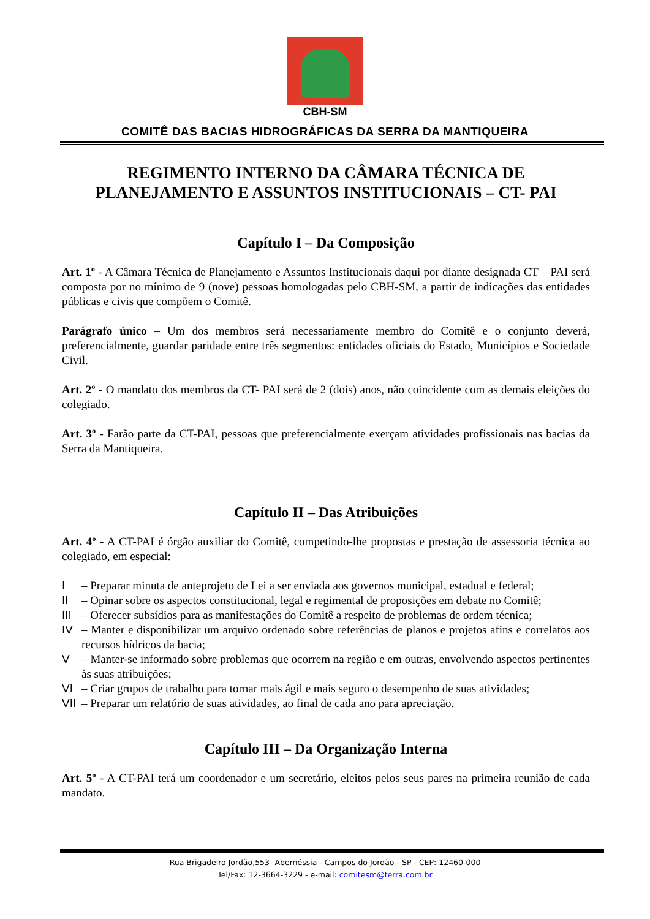CBH-SM
COMITÊ DAS BACIAS HIDROGRÁFICAS DA SERRA DA MANTIQUEIRA
REGIMENTO INTERNO DA CÂMARA TÉCNICA DE PLANEJAMENTO E ASSUNTOS INSTITUCIONAIS – CT- PAI
Capítulo I – Da Composição
Art. 1º - A Câmara Técnica de Planejamento e Assuntos Institucionais daqui por diante designada CT – PAI será composta por no mínimo de 9 (nove) pessoas homologadas pelo CBH-SM, a partir de indicações das entidades públicas e civis que compõem o Comitê.
Parágrafo único – Um dos membros será necessariamente membro do Comitê e o conjunto deverá, preferencialmente, guardar paridade entre três segmentos: entidades oficiais do Estado, Municípios e Sociedade Civil.
Art. 2º - O mandato dos membros da CT- PAI será de 2 (dois) anos, não coincidente com as demais eleições do colegiado.
Art. 3º - Farão parte da CT-PAI, pessoas que preferencialmente exerçam atividades profissionais nas bacias da Serra da Mantiqueira.
Capítulo II – Das Atribuições
Art. 4º - A CT-PAI é órgão auxiliar do Comitê, competindo-lhe propostas e prestação de assessoria técnica ao colegiado, em especial:
I – Preparar minuta de anteprojeto de Lei a ser enviada aos governos municipal, estadual e federal;
II – Opinar sobre os aspectos constitucional, legal e regimental de proposições em debate no Comitê;
III – Oferecer subsídios para as manifestações do Comitê a respeito de problemas de ordem técnica;
IV – Manter e disponibilizar um arquivo ordenado sobre referências de planos e projetos afins e correlatos aos recursos hídricos da bacia;
V – Manter-se informado sobre problemas que ocorrem na região e em outras, envolvendo aspectos pertinentes às suas atribuições;
VI – Criar grupos de trabalho para tornar mais ágil e mais seguro o desempenho de suas atividades;
VII – Preparar um relatório de suas atividades, ao final de cada ano para apreciação.
Capítulo III – Da Organização Interna
Art. 5º - A CT-PAI terá um coordenador e um secretário, eleitos pelos seus pares na primeira reunião de cada mandato.
Rua Brigadeiro Jordão,553- Abernéssia - Campos do Jordão - SP - CEP: 12460-000
Tel/Fax: 12-3664-3229 - e-mail: comitesm@terra.com.br